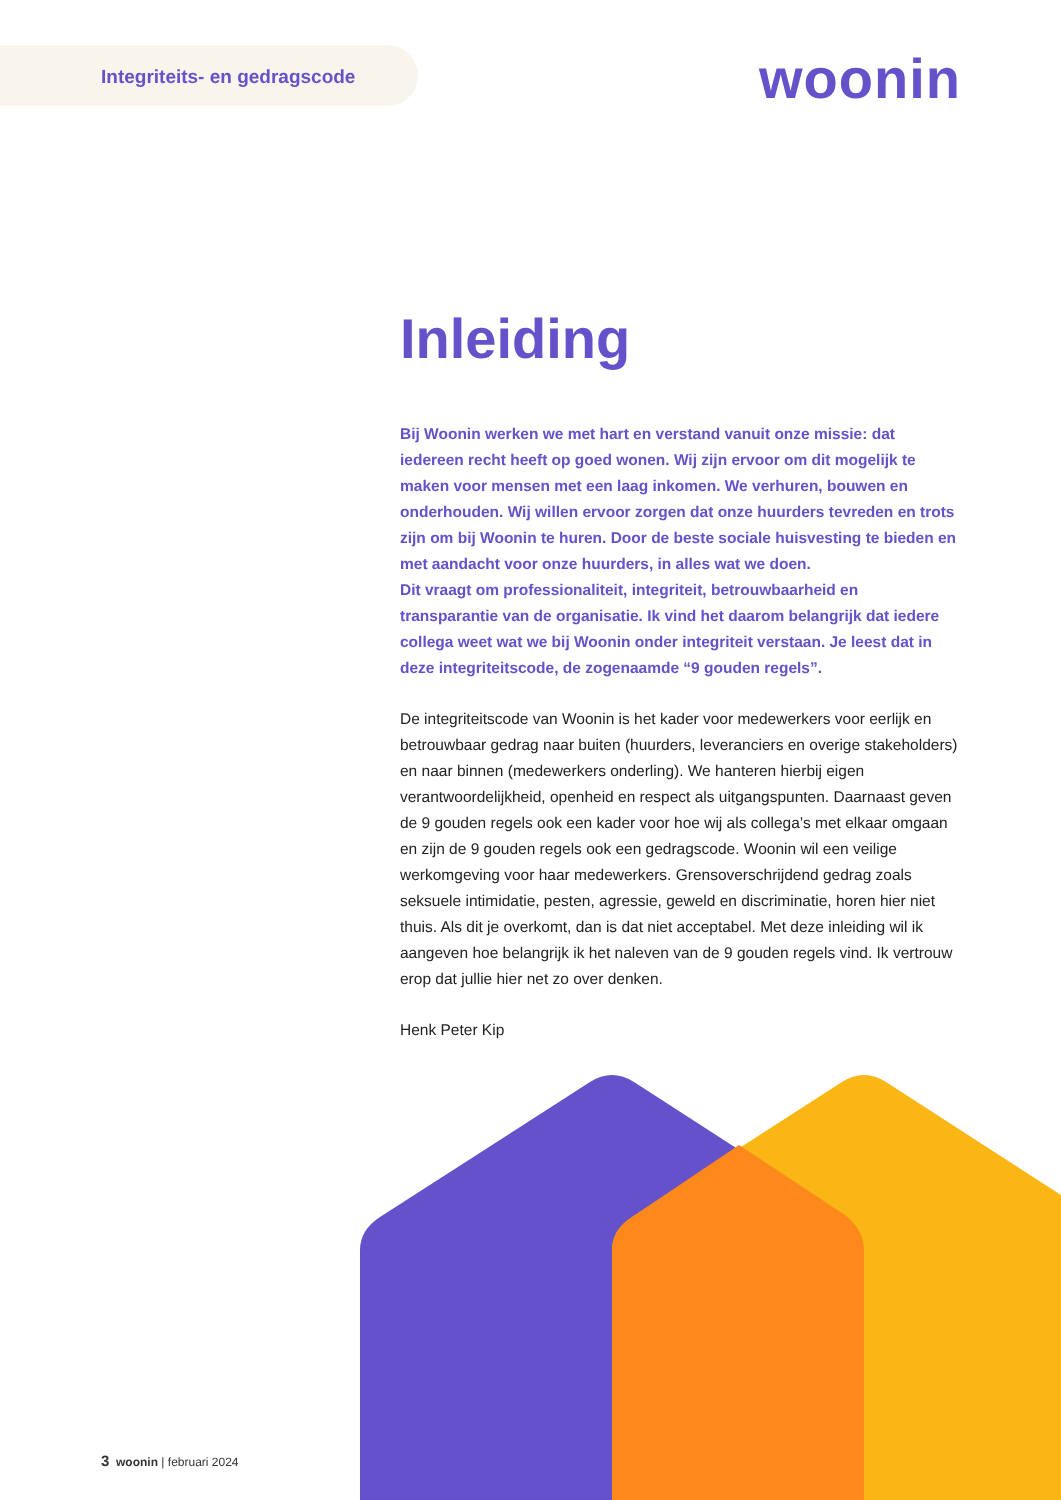Integriteits- en gedragscode
woonin
Inleiding
Bij Woonin werken we met hart en verstand vanuit onze missie: dat iedereen recht heeft op goed wonen. Wij zijn ervoor om dit mogelijk te maken voor mensen met een laag inkomen. We verhuren, bouwen en onderhouden. Wij willen ervoor zorgen dat onze huurders tevreden en trots zijn om bij Woonin te huren. Door de beste sociale huisvesting te bieden en met aandacht voor onze huurders, in alles wat we doen.
Dit vraagt om professionaliteit, integriteit, betrouwbaarheid en transparantie van de organisatie. Ik vind het daarom belangrijk dat iedere collega weet wat we bij Woonin onder integriteit verstaan. Je leest dat in deze integriteitscode, de zogenaamde “9 gouden regels”.
De integriteitscode van Woonin is het kader voor medewerkers voor eerlijk en betrouwbaar gedrag naar buiten (huurders, leveranciers en overige stakeholders) en naar binnen (medewerkers onderling). We hanteren hierbij eigen verantwoordelijkheid, openheid en respect als uitgangspunten. Daarnaast geven de 9 gouden regels ook een kader voor hoe wij als collega’s met elkaar omgaan en zijn de 9 gouden regels ook een gedragscode. Woonin wil een veilige werkomgeving voor haar medewerkers. Grensoverschrijdend gedrag zoals seksuele intimidatie, pesten, agressie, geweld en discriminatie, horen hier niet thuis. Als dit je overkomt, dan is dat niet acceptabel. Met deze inleiding wil ik aangeven hoe belangrijk ik het naleven van de 9 gouden regels vind. Ik vertrouw erop dat jullie hier net zo over denken.
Henk Peter Kip
3 woonin | februari 2024